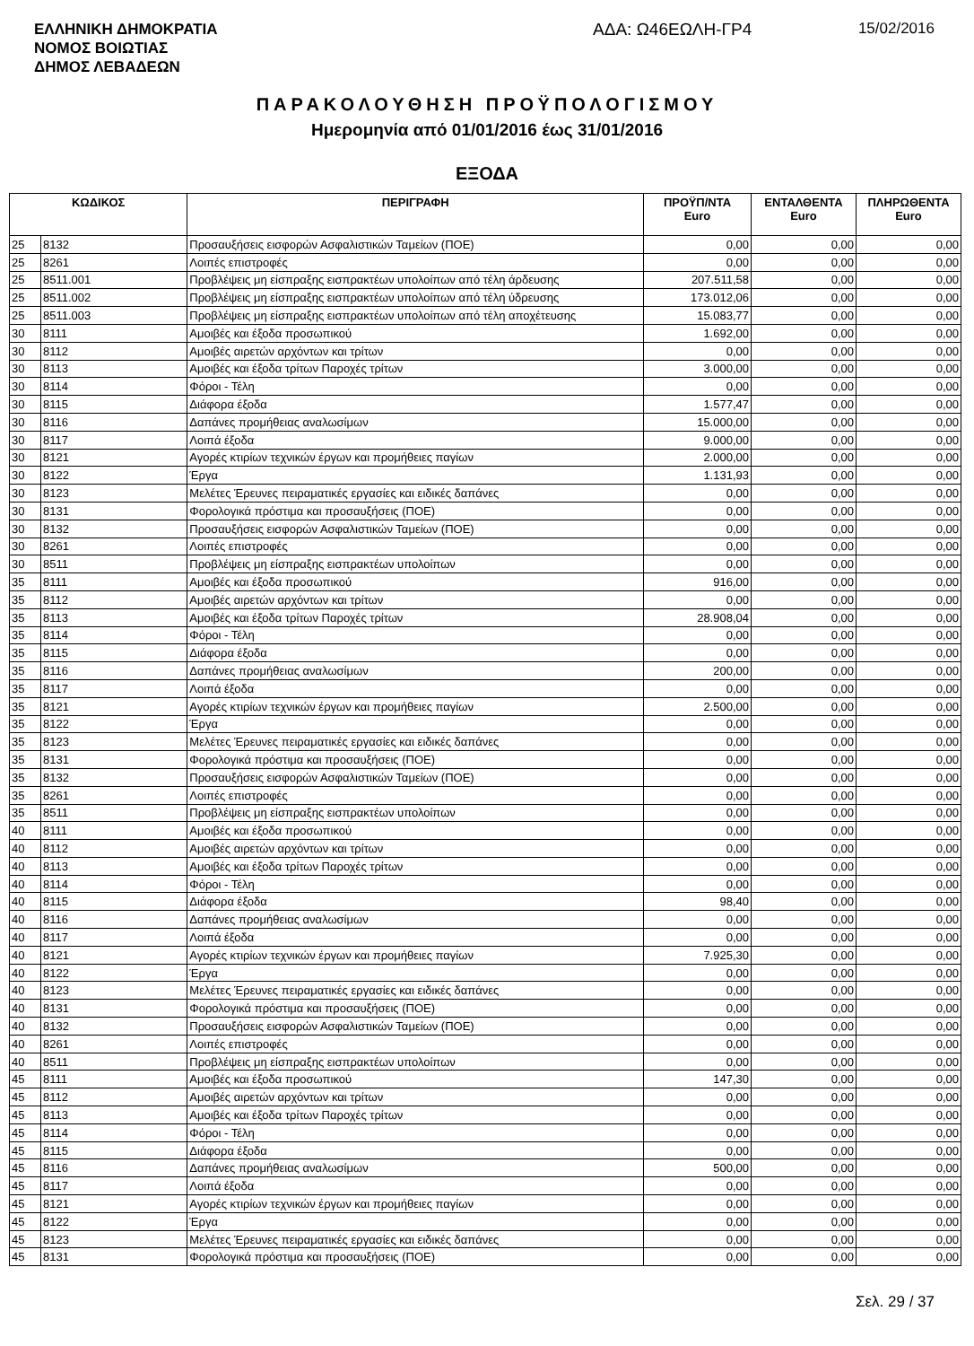ΕΛΛΗΝΙΚΗ ΔΗΜΟΚΡΑΤΙΑ
ΝΟΜΟΣ ΒΟΙΩΤΙΑΣ
ΔΗΜΟΣ ΛΕΒΑΔΕΩΝ
ΑΔΑ: Ω46ΕΩΛΗ-ΓΡ4 15/02/2016
ΠΑΡΑΚΟΛΟΥΘΗΣΗ ΠΡΟΫΠΟΛΟΓΙΣΜΟΥ
Ημερομηνία από 01/01/2016 έως 31/01/2016
ΕΞΟΔΑ
| ΚΩΔΙΚΟΣ | | ΠΕΡΙΓΡΑΦΗ | ΠΡΟΫΠ/ΝΤΑ Euro | ΕΝΤΑΛΘΕΝΤΑ Euro | ΠΛΗΡΩΘΕΝΤΑ Euro |
| --- | --- | --- | --- | --- | --- |
| 25 | 8132 | Προσαυξήσεις εισφορών Ασφαλιστικών Ταμείων (ΠΟΕ) | 0,00 | 0,00 | 0,00 |
| 25 | 8261 | Λοιπές επιστροφές | 0,00 | 0,00 | 0,00 |
| 25 | 8511.001 | Προβλέψεις μη είσπραξης εισπρακτέων υπολοίπων από τέλη άρδευσης | 207.511,58 | 0,00 | 0,00 |
| 25 | 8511.002 | Προβλέψεις μη είσπραξης εισπρακτέων υπολοίπων από τέλη ύδρευσης | 173.012,06 | 0,00 | 0,00 |
| 25 | 8511.003 | Προβλέψεις μη είσπραξης εισπρακτέων υπολοίπων από τέλη αποχέτευσης | 15.083,77 | 0,00 | 0,00 |
| 30 | 8111 | Αμοιβές και έξοδα προσωπικού | 1.692,00 | 0,00 | 0,00 |
| 30 | 8112 | Αμοιβές αιρετών αρχόντων και τρίτων | 0,00 | 0,00 | 0,00 |
| 30 | 8113 | Αμοιβές και έξοδα τρίτων Παροχές τρίτων | 3.000,00 | 0,00 | 0,00 |
| 30 | 8114 | Φόροι - Τέλη | 0,00 | 0,00 | 0,00 |
| 30 | 8115 | Διάφορα έξοδα | 1.577,47 | 0,00 | 0,00 |
| 30 | 8116 | Δαπάνες προμήθειας αναλωσίμων | 15.000,00 | 0,00 | 0,00 |
| 30 | 8117 | Λοιπά έξοδα | 9.000,00 | 0,00 | 0,00 |
| 30 | 8121 | Αγορές κτιρίων τεχνικών έργων και προμήθειες παγίων | 2.000,00 | 0,00 | 0,00 |
| 30 | 8122 | Έργα | 1.131,93 | 0,00 | 0,00 |
| 30 | 8123 | Μελέτες Έρευνες πειραματικές εργασίες και ειδικές δαπάνες | 0,00 | 0,00 | 0,00 |
| 30 | 8131 | Φορολογικά πρόστιμα και προσαυξήσεις (ΠΟΕ) | 0,00 | 0,00 | 0,00 |
| 30 | 8132 | Προσαυξήσεις εισφορών Ασφαλιστικών Ταμείων (ΠΟΕ) | 0,00 | 0,00 | 0,00 |
| 30 | 8261 | Λοιπές επιστροφές | 0,00 | 0,00 | 0,00 |
| 30 | 8511 | Προβλέψεις μη είσπραξης εισπρακτέων υπολοίπων | 0,00 | 0,00 | 0,00 |
| 35 | 8111 | Αμοιβές και έξοδα προσωπικού | 916,00 | 0,00 | 0,00 |
| 35 | 8112 | Αμοιβές αιρετών αρχόντων και τρίτων | 0,00 | 0,00 | 0,00 |
| 35 | 8113 | Αμοιβές και έξοδα τρίτων Παροχές τρίτων | 28.908,04 | 0,00 | 0,00 |
| 35 | 8114 | Φόροι - Τέλη | 0,00 | 0,00 | 0,00 |
| 35 | 8115 | Διάφορα έξοδα | 0,00 | 0,00 | 0,00 |
| 35 | 8116 | Δαπάνες προμήθειας αναλωσίμων | 200,00 | 0,00 | 0,00 |
| 35 | 8117 | Λοιπά έξοδα | 0,00 | 0,00 | 0,00 |
| 35 | 8121 | Αγορές κτιρίων τεχνικών έργων και προμήθειες παγίων | 2.500,00 | 0,00 | 0,00 |
| 35 | 8122 | Έργα | 0,00 | 0,00 | 0,00 |
| 35 | 8123 | Μελέτες Έρευνες πειραματικές εργασίες και ειδικές δαπάνες | 0,00 | 0,00 | 0,00 |
| 35 | 8131 | Φορολογικά πρόστιμα και προσαυξήσεις (ΠΟΕ) | 0,00 | 0,00 | 0,00 |
| 35 | 8132 | Προσαυξήσεις εισφορών Ασφαλιστικών Ταμείων (ΠΟΕ) | 0,00 | 0,00 | 0,00 |
| 35 | 8261 | Λοιπές επιστροφές | 0,00 | 0,00 | 0,00 |
| 35 | 8511 | Προβλέψεις μη είσπραξης εισπρακτέων υπολοίπων | 0,00 | 0,00 | 0,00 |
| 40 | 8111 | Αμοιβές και έξοδα προσωπικού | 0,00 | 0,00 | 0,00 |
| 40 | 8112 | Αμοιβές αιρετών αρχόντων και τρίτων | 0,00 | 0,00 | 0,00 |
| 40 | 8113 | Αμοιβές και έξοδα τρίτων Παροχές τρίτων | 0,00 | 0,00 | 0,00 |
| 40 | 8114 | Φόροι - Τέλη | 0,00 | 0,00 | 0,00 |
| 40 | 8115 | Διάφορα έξοδα | 98,40 | 0,00 | 0,00 |
| 40 | 8116 | Δαπάνες προμήθειας αναλωσίμων | 0,00 | 0,00 | 0,00 |
| 40 | 8117 | Λοιπά έξοδα | 0,00 | 0,00 | 0,00 |
| 40 | 8121 | Αγορές κτιρίων τεχνικών έργων και προμήθειες παγίων | 7.925,30 | 0,00 | 0,00 |
| 40 | 8122 | Έργα | 0,00 | 0,00 | 0,00 |
| 40 | 8123 | Μελέτες Έρευνες πειραματικές εργασίες και ειδικές δαπάνες | 0,00 | 0,00 | 0,00 |
| 40 | 8131 | Φορολογικά πρόστιμα και προσαυξήσεις (ΠΟΕ) | 0,00 | 0,00 | 0,00 |
| 40 | 8132 | Προσαυξήσεις εισφορών Ασφαλιστικών Ταμείων (ΠΟΕ) | 0,00 | 0,00 | 0,00 |
| 40 | 8261 | Λοιπές επιστροφές | 0,00 | 0,00 | 0,00 |
| 40 | 8511 | Προβλέψεις μη είσπραξης εισπρακτέων υπολοίπων | 0,00 | 0,00 | 0,00 |
| 45 | 8111 | Αμοιβές και έξοδα προσωπικού | 147,30 | 0,00 | 0,00 |
| 45 | 8112 | Αμοιβές αιρετών αρχόντων και τρίτων | 0,00 | 0,00 | 0,00 |
| 45 | 8113 | Αμοιβές και έξοδα τρίτων Παροχές τρίτων | 0,00 | 0,00 | 0,00 |
| 45 | 8114 | Φόροι - Τέλη | 0,00 | 0,00 | 0,00 |
| 45 | 8115 | Διάφορα έξοδα | 0,00 | 0,00 | 0,00 |
| 45 | 8116 | Δαπάνες προμήθειας αναλωσίμων | 500,00 | 0,00 | 0,00 |
| 45 | 8117 | Λοιπά έξοδα | 0,00 | 0,00 | 0,00 |
| 45 | 8121 | Αγορές κτιρίων τεχνικών έργων και προμήθειες παγίων | 0,00 | 0,00 | 0,00 |
| 45 | 8122 | Έργα | 0,00 | 0,00 | 0,00 |
| 45 | 8123 | Μελέτες Έρευνες πειραματικές εργασίες και ειδικές δαπάνες | 0,00 | 0,00 | 0,00 |
| 45 | 8131 | Φορολογικά πρόστιμα και προσαυξήσεις (ΠΟΕ) | 0,00 | 0,00 | 0,00 |
Σελ. 29 / 37